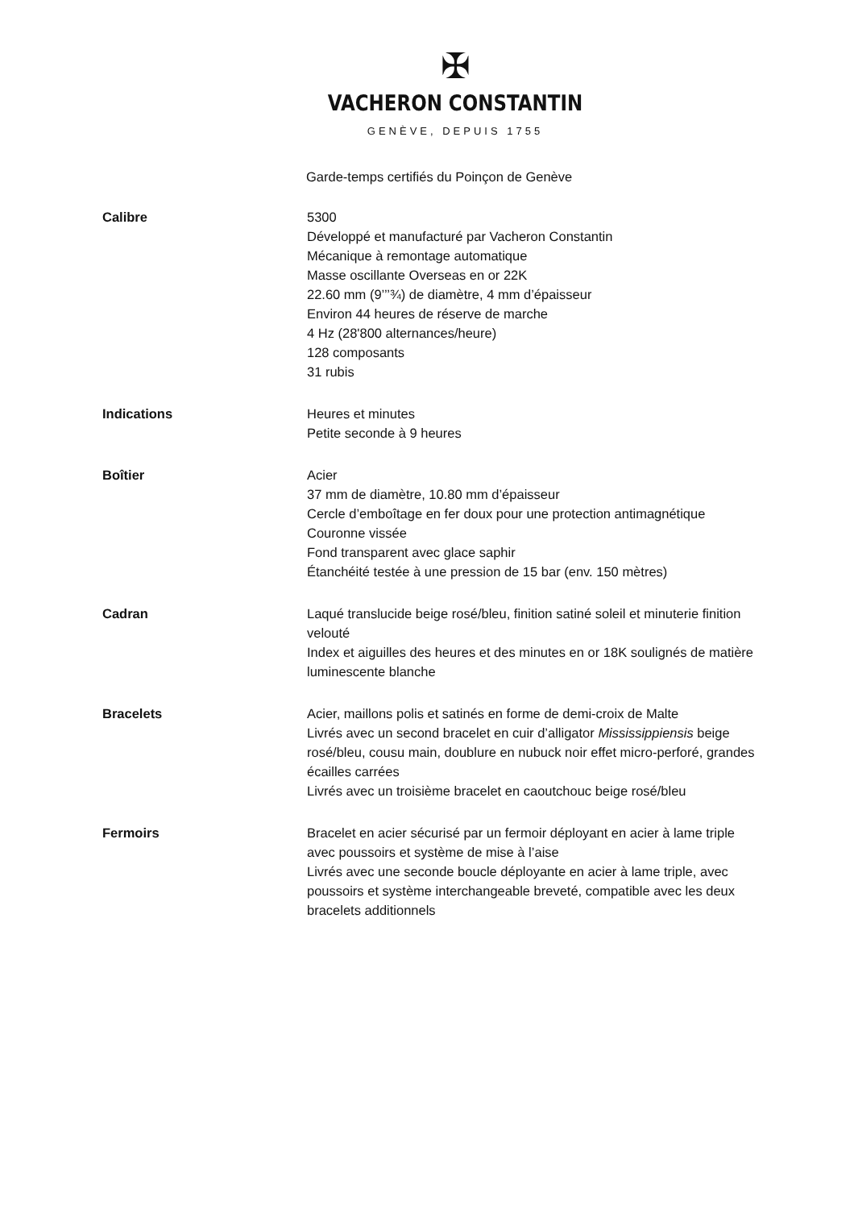✠
VACHERON CONSTANTIN
GENÈVE, DEPUIS 1755
Garde-temps certifiés du Poinçon de Genève
Calibre 5300
Développé et manufacturé par Vacheron Constantin
Mécanique à remontage automatique
Masse oscillante Overseas en or 22K
22.60 mm (9’’’¾) de diamètre, 4 mm d’épaisseur
Environ 44 heures de réserve de marche
4 Hz (28'800 alternances/heure)
128 composants
31 rubis
Indications Heures et minutes
Petite seconde à 9 heures
Boîtier Acier
37 mm de diamètre, 10.80 mm d’épaisseur
Cercle d’emboîtage en fer doux pour une protection antimagnétique
Couronne vissée
Fond transparent avec glace saphir
Étanchéité testée à une pression de 15 bar (env. 150 mètres)
Cadran Laqué translucide beige rosé/bleu, finition satiné soleil et minuterie finition velouté
Index et aiguilles des heures et des minutes en or 18K soulignés de matière luminescente blanche
Bracelets Acier, maillons polis et satinés en forme de demi-croix de Malte
Livrés avec un second bracelet en cuir d’alligator Mississippiensis beige rosé/bleu, cousu main, doublure en nubuck noir effet micro-perforé, grandes écailles carrées
Livrés avec un troisième bracelet en caoutchouc beige rosé/bleu
Fermoirs Bracelet en acier sécurisé par un fermoir déployant en acier à lame triple avec poussoirs et système de mise à l’aise
Livrés avec une seconde boucle déployante en acier à lame triple, avec poussoirs et système interchangeable breveté, compatible avec les deux bracelets additionnels